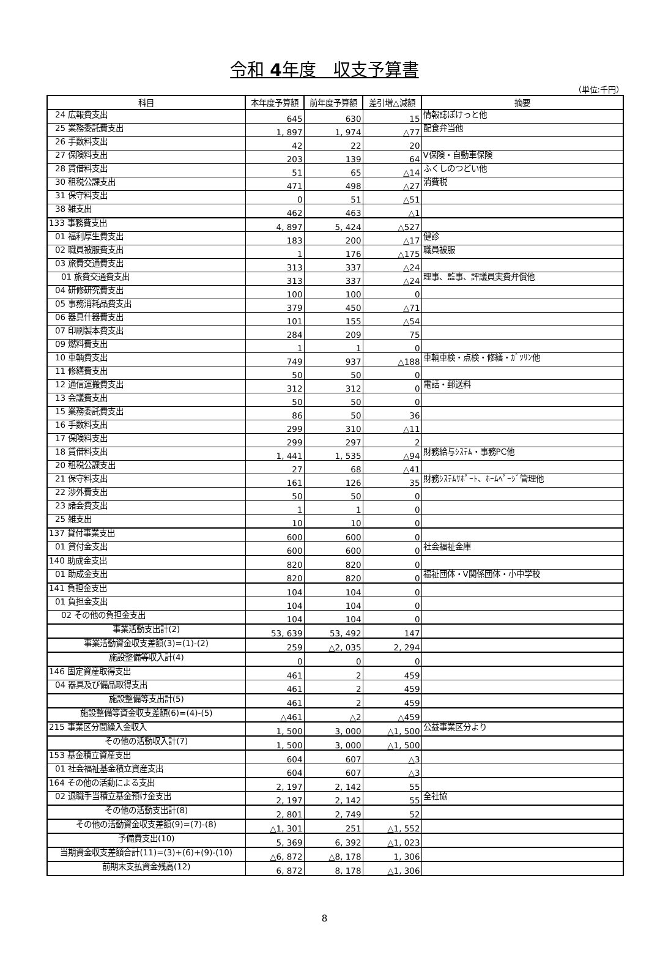令和 4年度　収支予算書
（単位:千円）
| 科目 | 本年度予算額 | 前年度予算額 | 差引増△減額 | 摘要 |
| --- | --- | --- | --- | --- |
| 24 広報費支出 | 645 | 630 | 15 | 情報誌ぽけっと他 |
| 25 業務委託費支出 | 1, 897 | 1, 974 | △77 | 配食弁当他 |
| 26 手数料支出 | 42 | 22 | 20 | |
| 27 保険料支出 | 203 | 139 | 64 | V保険・自動車保険 |
| 28 賃借料支出 | 51 | 65 | △14 | ふくしのつどい他 |
| 30 租税公課支出 | 471 | 498 | △27 | 消費税 |
| 31 保守料支出 | 0 | 51 | △51 | |
| 38 雑支出 | 462 | 463 | △1 | |
| 133 事務費支出 | 4, 897 | 5, 424 | △527 | |
| 01 福利厚生費支出 | 183 | 200 | △17 | 健診 |
| 02 職員被服費支出 | 1 | 176 | △175 | 職員被服 |
| 03 旅費交通費支出 | 313 | 337 | △24 | |
| 01 旅費交通費支出 | 313 | 337 | △24 | 理事、監事、評議員実費弁償他 |
| 04 研修研究費支出 | 100 | 100 | 0 | |
| 05 事務消耗品費支出 | 379 | 450 | △71 | |
| 06 器具什器費支出 | 101 | 155 | △54 | |
| 07 印刷製本費支出 | 284 | 209 | 75 | |
| 09 燃料費支出 | 1 | 1 | 0 | |
| 10 車輌費支出 | 749 | 937 | △188 | 車輌車検・点検・修繕・ｶﾞｿﾘﾝ他 |
| 11 修繕費支出 | 50 | 50 | 0 | |
| 12 通信運搬費支出 | 312 | 312 | 0 | 電話・郵送料 |
| 13 会議費支出 | 50 | 50 | 0 | |
| 15 業務委託費支出 | 86 | 50 | 36 | |
| 16 手数料支出 | 299 | 310 | △11 | |
| 17 保険料支出 | 299 | 297 | 2 | |
| 18 賃借料支出 | 1, 441 | 1, 535 | △94 | 財務給与ｼｽﾃﾑ・事務PC他 |
| 20 租税公課支出 | 27 | 68 | △41 | |
| 21 保守料支出 | 161 | 126 | 35 | 財務ｼｽﾃﾑｻﾎﾟｰﾄ、ﾎｰﾑﾍﾟｰｼﾞ管理他 |
| 22 渉外費支出 | 50 | 50 | 0 | |
| 23 諸会費支出 | 1 | 1 | 0 | |
| 25 雑支出 | 10 | 10 | 0 | |
| 137 貸付事業支出 | 600 | 600 | 0 | |
| 01 貸付金支出 | 600 | 600 | 0 | 社会福祉金庫 |
| 140 助成金支出 | 820 | 820 | 0 | |
| 01 助成金支出 | 820 | 820 | 0 | 福祉団体・V関係団体・小中学校 |
| 141 負担金支出 | 104 | 104 | 0 | |
| 01 負担金支出 | 104 | 104 | 0 | |
| 02 その他の負担金支出 | 104 | 104 | 0 | |
| 事業活動支出計(2) | 53, 639 | 53, 492 | 147 | |
| 事業活動資金収支差額(3)=(1)-(2) | 259 | △2, 035 | 2, 294 | |
| 施設整備等収入計(4) | 0 | 0 | 0 | |
| 146 固定資産取得支出 | 461 | 2 | 459 | |
| 04 器具及び備品取得支出 | 461 | 2 | 459 | |
| 施設整備等支出計(5) | 461 | 2 | 459 | |
| 施設整備等資金収支差額(6)=(4)-(5) | △461 | △2 | △459 | |
| 215 事業区分間繰入金収入 | 1, 500 | 3, 000 | △1, 500 | 公益事業区分より |
| その他の活動収入計(7) | 1, 500 | 3, 000 | △1, 500 | |
| 153 基金積立資産支出 | 604 | 607 | △3 | |
| 01 社会福祉基金積立資産支出 | 604 | 607 | △3 | |
| 164 その他の活動による支出 | 2, 197 | 2, 142 | 55 | |
| 02 退職手当積立基金預け金支出 | 2, 197 | 2, 142 | 55 | 全社協 |
| その他の活動支出計(8) | 2, 801 | 2, 749 | 52 | |
| その他の活動資金収支差額(9)=(7)-(8) | △1, 301 | 251 | △1, 552 | |
| 予備費支出(10) | 5, 369 | 6, 392 | △1, 023 | |
| 当期資金収支差額合計(11)=(3)+(6)+(9)-(10) | △6, 872 | △8, 178 | 1, 306 | |
| 前期末支払資金残高(12) | 6, 872 | 8, 178 | △1, 306 | |
8